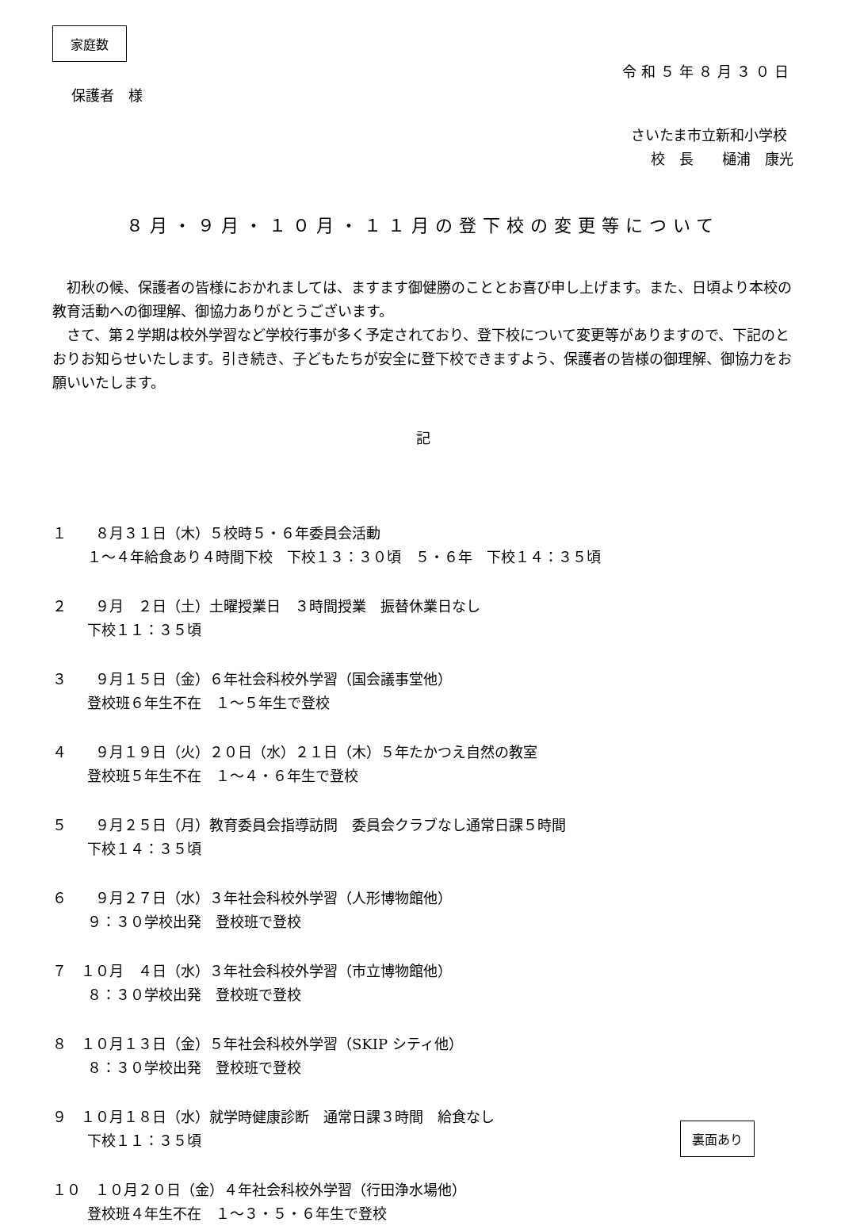家庭数
令和５年８月３０日
保護者　様
さいたま市立新和小学校
校　長　　樋浦　康光
８月・９月・１０月・１１月の登下校の変更等について
　初秋の候、保護者の皆様におかれましては、ますます御健勝のこととお喜び申し上げます。また、日頃より本校の教育活動への御理解、御協力ありがとうございます。
　さて、第２学期は校外学習など学校行事が多く予定されており、登下校について変更等がありますので、下記のとおりお知らせいたします。引き続き、子どもたちが安全に登下校できますよう、保護者の皆様の御理解、御協力をお願いいたします。
記
１　　８月３１日（木）５校時５・６年委員会活動
１～４年給食あり４時間下校　下校１３：３０頃　５・６年　下校１４：３５頃
２　　９月　２日（土）土曜授業日　３時間授業　振替休業日なし
下校１１：３５頃
３　　９月１５日（金）６年社会科校外学習（国会議事堂他）
登校班６年生不在　１～５年生で登校
４　　９月１９日（火）２０日（水）２１日（木）５年たかつえ自然の教室
登校班５年生不在　１～４・６年生で登校
５　　９月２５日（月）教育委員会指導訪問　委員会クラブなし通常日課５時間
下校１４：３５頃
６　　９月２７日（水）３年社会科校外学習（人形博物館他）
９：３０学校出発　登校班で登校
７　１０月　４日（水）３年社会科校外学習（市立博物館他）
８：３０学校出発　登校班で登校
８　１０月１３日（金）５年社会科校外学習（SKIP シティ他）
８：３０学校出発　登校班で登校
９　１０月１８日（水）就学時健康診断　通常日課３時間　給食なし
下校１１：３５頃
１０　１０月２０日（金）４年社会科校外学習（行田浄水場他）
登校班４年生不在　１～３・５・６年生で登校
裏面あり